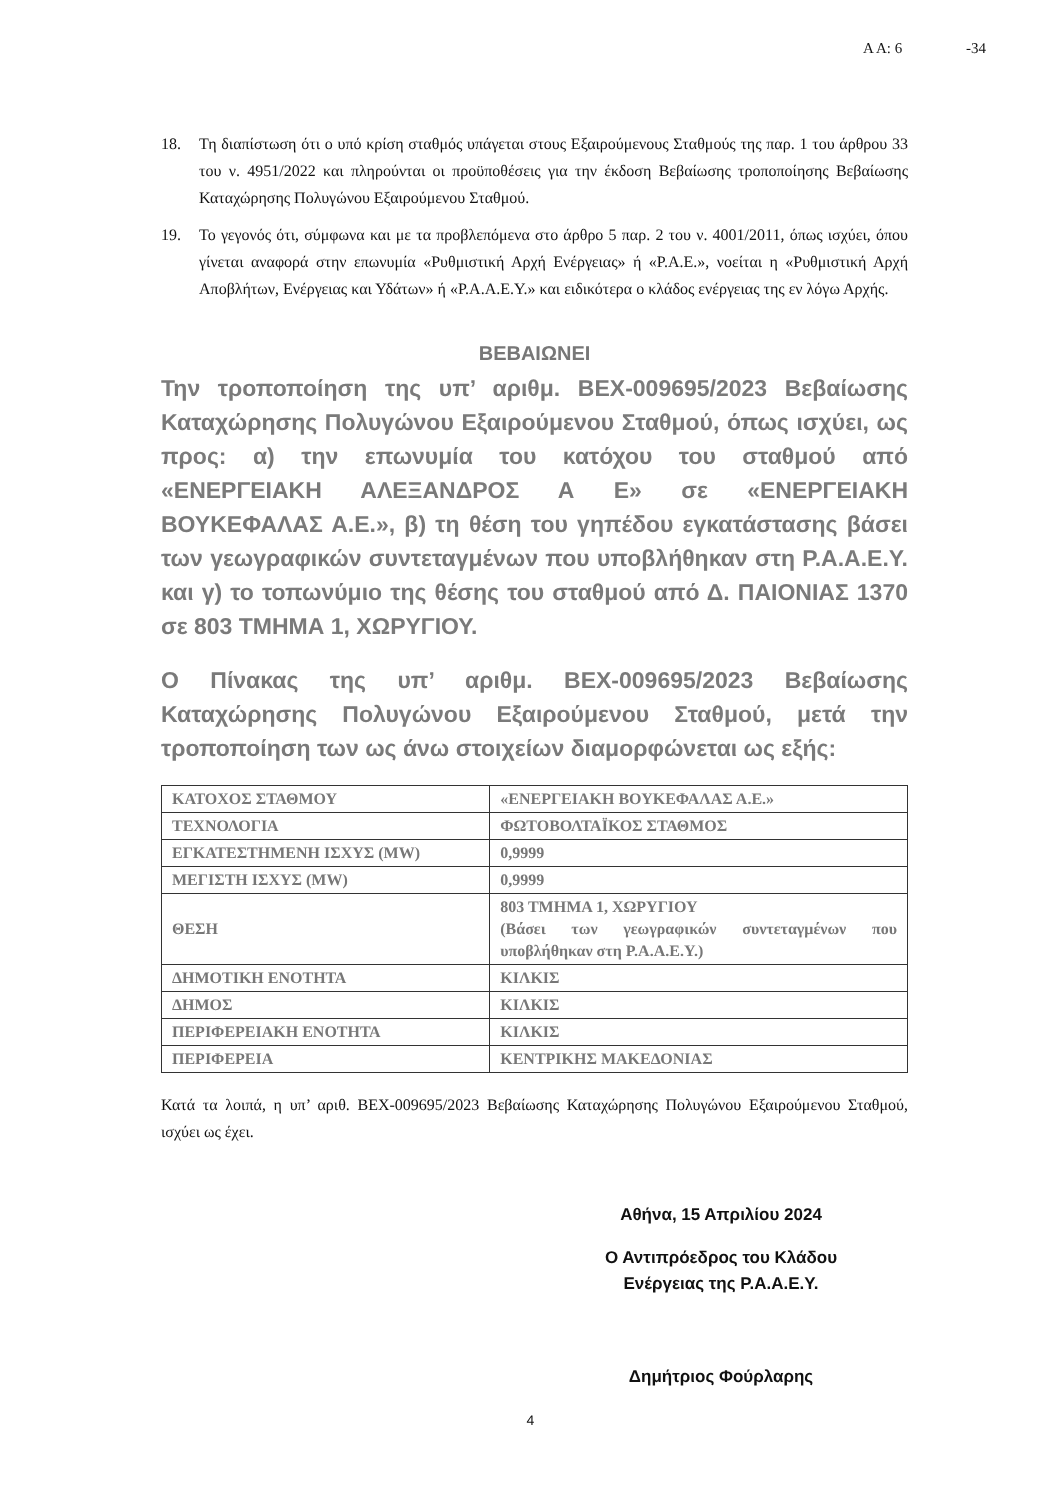Α Α: 6 -34
18. Τη διαπίστωση ότι ο υπό κρίση σταθμός υπάγεται στους Εξαιρούμενους Σταθμούς της παρ. 1 του άρθρου 33 του ν. 4951/2022 και πληρούνται οι προϋποθέσεις για την έκδοση Βεβαίωσης τροποποίησης Βεβαίωσης Καταχώρησης Πολυγώνου Εξαιρούμενου Σταθμού.
19. Το γεγονός ότι, σύμφωνα και με τα προβλεπόμενα στο άρθρο 5 παρ. 2 του ν. 4001/2011, όπως ισχύει, όπου γίνεται αναφορά στην επωνυμία «Ρυθμιστική Αρχή Ενέργειας» ή «Ρ.Α.Ε.», νοείται η «Ρυθμιστική Αρχή Αποβλήτων, Ενέργειας και Υδάτων» ή «Ρ.Α.Α.Ε.Υ.» και ειδικότερα ο κλάδος ενέργειας της εν λόγω Αρχής.
ΒΕΒΑΙΩΝΕΙ
Την τροποποίηση της υπ’ αριθμ. ΒΕΧ-009695/2023 Βεβαίωσης Καταχώρησης Πολυγώνου Εξαιρούμενου Σταθμού, όπως ισχύει, ως προς: α) την επωνυμία του κατόχου του σταθμού από «ΕΝΕΡΓΕΙΑΚΗ ΑΛΕΞΑΝΔΡΟΣ Α Ε» σε «ΕΝΕΡΓΕΙΑΚΗ ΒΟΥΚΕΦΑΛΑΣ Α.Ε.», β) τη θέση του γηπέδου εγκατάστασης βάσει των γεωγραφικών συντεταγμένων που υποβλήθηκαν στη Ρ.Α.Α.Ε.Υ. και γ) το τοπωνύμιο της θέσης του σταθμού από Δ. ΠΑΙΟΝΙΑΣ 1370 σε 803 ΤΜΗΜΑ 1, ΧΩΡΥΓΙΟΥ.
Ο Πίνακας της υπ’ αριθμ. ΒΕΧ-009695/2023 Βεβαίωσης Καταχώρησης Πολυγώνου Εξαιρούμενου Σταθμού, μετά την τροποποίηση των ως άνω στοιχείων διαμορφώνεται ως εξής:
| ΚΑΤΟΧΟΣ ΣΤΑΘΜΟΥ | «ΕΝΕΡΓΕΙΑΚΗ ΒΟΥΚΕΦΑΛΑΣ Α.Ε.» |
| ΤΕΧΝΟΛΟΓΙΑ | ΦΩΤΟΒΟΛΤΑΪΚΟΣ ΣΤΑΘΜΟΣ |
| ΕΓΚΑΤΕΣΤΗΜΕΝΗ ΙΣΧΥΣ (MW) | 0,9999 |
| ΜΕΓΙΣΤΗ ΙΣΧΥΣ (MW) | 0,9999 |
| ΘΕΣΗ | 803 ΤΜΗΜΑ 1, ΧΩΡΥΓΙΟΥ (Βάσει των γεωγραφικών συντεταγμένων που υποβλήθηκαν στη Ρ.Α.Α.Ε.Υ.) |
| ΔΗΜΟΤΙΚΗ ΕΝΟΤΗΤΑ | ΚΙΛΚΙΣ |
| ΔΗΜΟΣ | ΚΙΛΚΙΣ |
| ΠΕΡΙΦΕΡΕΙΑΚΗ ΕΝΟΤΗΤΑ | ΚΙΛΚΙΣ |
| ΠΕΡΙΦΕΡΕΙΑ | ΚΕΝΤΡΙΚΗΣ ΜΑΚΕΔΟΝΙΑΣ |
Κατά τα λοιπά, η υπ’ αριθ. ΒΕΧ-009695/2023 Βεβαίωσης Καταχώρησης Πολυγώνου Εξαιρούμενου Σταθμού, ισχύει ως έχει.
Αθήνα, 15 Απριλίου 2024
Ο Αντιπρόεδρος του Κλάδου
Ενέργειας της Ρ.Α.Α.Ε.Υ.
Δημήτριος Φούρλαρης
4